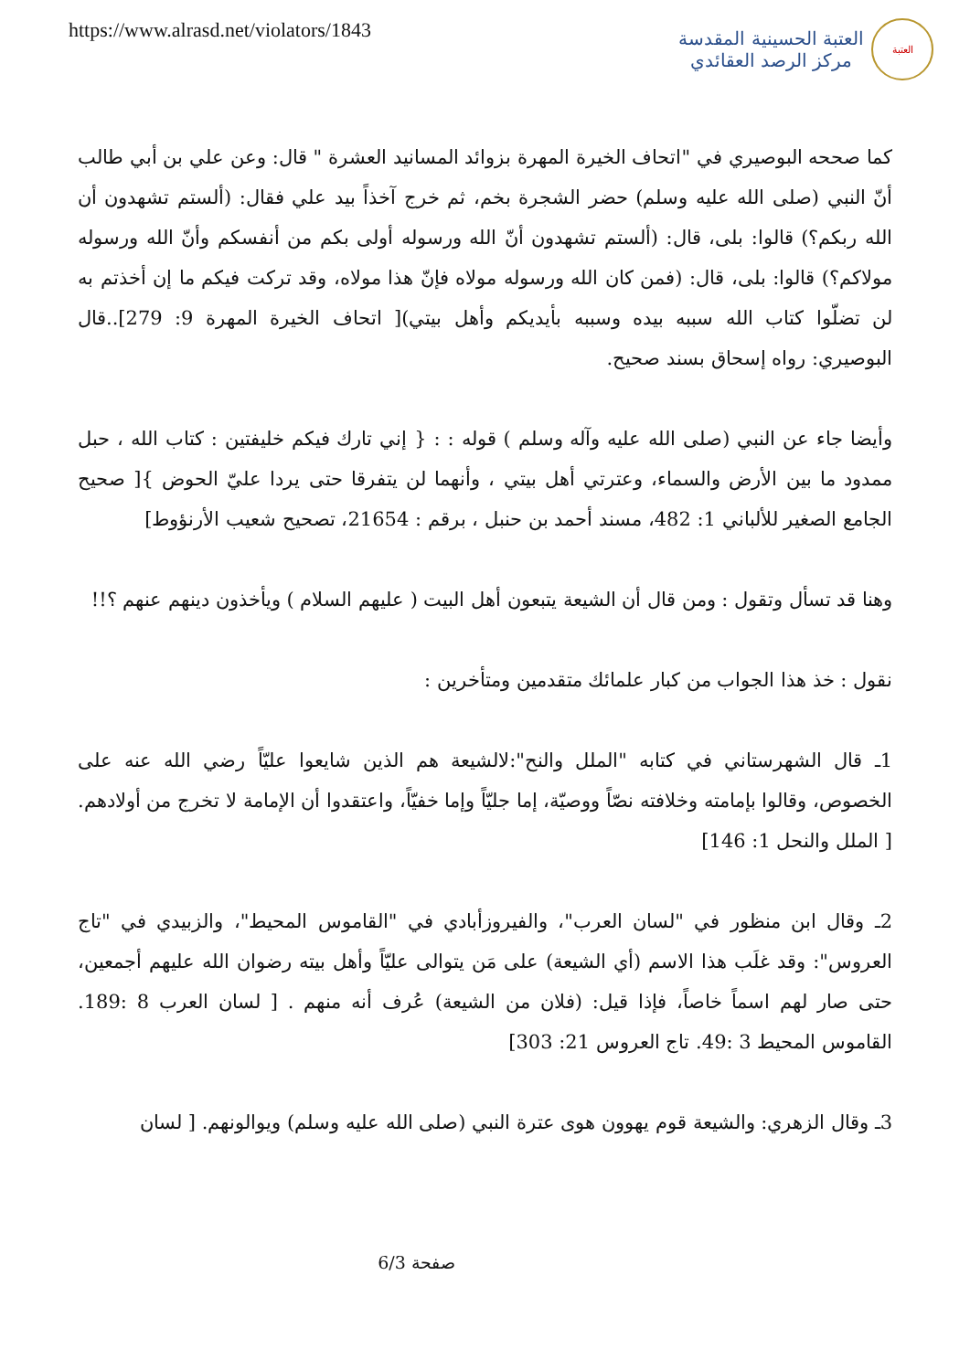https://www.alrasd.net/violators/1843
العتبة
العتبة الحسينية المقدسة
مركز الرصد العقائدي
كما صححه البوصيري في "اتحاف الخيرة المهرة بزوائد المسانيد العشرة " قال: وعن علي بن أبي طالب أنّ النبي (صلى الله عليه وسلم) حضر الشجرة بخم، ثم خرج آخذاً بيد علي فقال: (ألستم تشهدون أن الله ربكم؟) قالوا: بلى، قال: (ألستم تشهدون أنّ الله ورسوله أولى بكم من أنفسكم وأنّ الله ورسوله مولاكم؟) قالوا: بلى، قال: (فمن كان الله ورسوله مولاه فإنّ هذا مولاه، وقد تركت فيكم ما إن أخذتم به لن تضلّوا كتاب الله سببه بيده وسببه بأيديكم وأهل بيتي)[ اتحاف الخيرة المهرة 9: 279]..قال البوصيري: رواه إسحاق بسند صحيح.
وأيضا جاء عن النبي (صلى الله عليه وآله وسلم ) قوله : : { إني تارك فيكم خليفتين : كتاب الله ، حبل ممدود ما بين الأرض والسماء، وعترتي أهل بيتي ، وأنهما لن يتفرقا حتى يردا عليّ الحوض }[ صحيح الجامع الصغير للألباني 1: 482، مسند أحمد بن حنبل ، برقم : 21654، تصحيح شعيب الأرنؤوط]
وهنا قد تسأل وتقول : ومن قال أن الشيعة يتبعون أهل البيت ( عليهم السلام ) ويأخذون دينهم عنهم ؟!!
نقول : خذ هذا الجواب من كبار علمائك متقدمين ومتأخرين :
1ـ قال الشهرستاني في كتابه "الملل والنح":لالشيعة هم الذين شايعوا عليّاً رضي الله عنه على الخصوص، وقالوا بإمامته وخلافته نصّاً ووصيّة، إما جليّاً وإما خفيّاً، واعتقدوا أن الإمامة لا تخرج من أولادهم. [ الملل والنحل 1: 146]
2ـ وقال ابن منظور في "لسان العرب"، والفيروزأبادي في "القاموس المحيط"، والزبيدي في "تاج العروس": وقد غلَب هذا الاسم (أي الشيعة) على مَن يتوالى عليّاً وأهل بيته رضوان الله عليهم أجمعين، حتى صار لهم اسماً خاصاً، فإذا قيل: (فلان من الشيعة) عُرف أنه منهم . [ لسان العرب 8 :189. القاموس المحيط 3 :49. تاج العروس 21: 303]
3ـ وقال الزهري: والشيعة قوم يهوون هوى عترة النبي (صلى الله عليه وسلم) ويوالونهم. [ لسان
صفحة 6/3